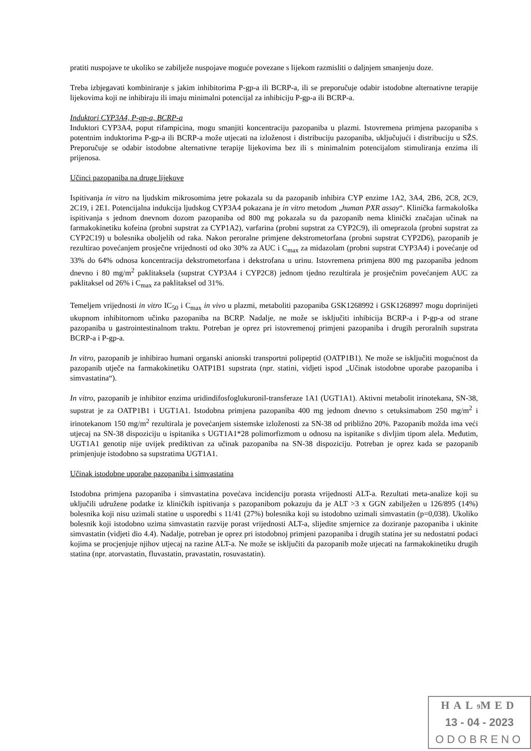pratiti nuspojave te ukoliko se zabilježe nuspojave moguće povezane s lijekom razmisliti o daljnjem smanjenju doze.
Treba izbjegavati kombiniranje s jakim inhibitorima P-gp-a ili BCRP-a, ili se preporučuje odabir istodobne alternativne terapije lijekovima koji ne inhibiraju ili imaju minimalni potencijal za inhibiciju P-gp-a ili BCRP-a.
Induktori CYP3A4, P-gp-a, BCRP-a
Induktori CYP3A4, poput rifampicina, mogu smanjiti koncentraciju pazopaniba u plazmi. Istovremena primjena pazopaniba s potentnim induktorima P-gp-a ili BCRP-a može utjecati na izloženost i distribuciju pazopaniba, uključujući i distribuciju u SŽS. Preporučuje se odabir istodobne alternativne terapije lijekovima bez ili s minimalnim potencijalom stimuliranja enzima ili prijenosa.
Učinci pazopaniba na druge lijekove
Ispitivanja in vitro na ljudskim mikrosomima jetre pokazala su da pazopanib inhibira CYP enzime 1A2, 3A4, 2B6, 2C8, 2C9, 2C19, i 2E1. Potencijalna indukcija ljudskog CYP3A4 pokazana je in vitro metodom „human PXR assay“. Klinička farmakološka ispitivanja s jednom dnevnom dozom pazopaniba od 800 mg pokazala su da pazopanib nema klinički značajan učinak na farmakokinetiku kofeina (probni supstrat za CYP1A2), varfarina (probni supstrat za CYP2C9), ili omeprazola (probni supstrat za CYP2C19) u bolesnika oboljelih od raka. Nakon peroralne primjene dekstrometorfana (probni supstrat CYP2D6), pazopanib je rezultirao povećanjem prosječne vrijednosti od oko 30% za AUC i C<sub>max</sub> za midazolam (probni supstrat CYP3A4) i povećanje od 33% do 64% odnosa koncentracija dekstrometorfana i dekstrofana u urinu. Istovremena primjena 800 mg pazopaniba jednom dnevno i 80 mg/m<sup>2</sup> paklitaksela (supstrat CYP3A4 i CYP2C8) jednom tjedno rezultirala je prosječnim povećanjem AUC za paklitaksel od 26% i C<sub>max</sub> za paklitaksel od 31%.
Temeljem vrijednosti in vitro IC<sub>50</sub> i C<sub>max</sub> in vivo u plazmi, metaboliti pazopaniba GSK1268992 i GSK1268997 mogu doprinijeti ukupnom inhibitornom učinku pazopaniba na BCRP. Nadalje, ne može se isključiti inhibicija BCRP-a i P-gp-a od strane pazopaniba u gastrointestinalnom traktu. Potreban je oprez pri istovremenoj primjeni pazopaniba i drugih peroralnih supstrata BCRP-a i P-gp-a.
In vitro, pazopanib je inhibirao humani organski anionski transportni polipeptid (OATP1B1). Ne može se isključiti mogućnost da pazopanib utječe na farmakokinetiku OATP1B1 supstrata (npr. statini, vidjeti ispod „Učinak istodobne uporabe pazopaniba i simvastatina“).
In vitro, pazopanib je inhibitor enzima uridindifosfoglukuronil-transferaze 1A1 (UGT1A1). Aktivni metabolit irinotekana, SN-38, supstrat je za OATP1B1 i UGT1A1. Istodobna primjena pazopaniba 400 mg jednom dnevno s cetuksimabom 250 mg/m<sup>2</sup> i irinotekanom 150 mg/m<sup>2</sup> rezultirala je povećanjem sistemske izloženosti za SN-38 od približno 20%. Pazopanib možda ima veći utjecaj na SN-38 dispoziciju u ispitanika s UGT1A1*28 polimorfizmom u odnosu na ispitanike s divljim tipom alela. Međutim, UGT1A1 genotip nije uvijek prediktivan za učinak pazopaniba na SN-38 dispoziciju. Potreban je oprez kada se pazopanib primjenjuje istodobno sa supstratima UGT1A1.
Učinak istodobne uporabe pazopaniba i simvastatina
Istodobna primjena pazopaniba i simvastatina povećava incidenciju porasta vrijednosti ALT-a. Rezultati meta-analize koji su uključili udružene podatke iz kliničkih ispitivanja s pazopanibom pokazuju da je ALT >3 x GGN zabilježen u 126/895 (14%) bolesnika koji nisu uzimali statine u usporedbi s 11/41 (27%) bolesnika koji su istodobno uzimali simvastatin (p=0,038). Ukoliko bolesnik koji istodobno uzima simvastatin razvije porast vrijednosti ALT-a, slijedite smjernice za doziranje pazopaniba i ukinite simvastatin (vidjeti dio 4.4). Nadalje, potreban je oprez pri istodobnoj primjeni pazopaniba i drugih statina jer su nedostatni podaci kojima se procjenjuje njihov utjecaj na razine ALT-a. Ne može se isključiti da pazopanib može utjecati na farmakokinetiku drugih statina (npr. atorvastatin, fluvastatin, pravastatin, rosuvastatin).
HAL9 MED
13 - 04 - 2023
ODOBRENO